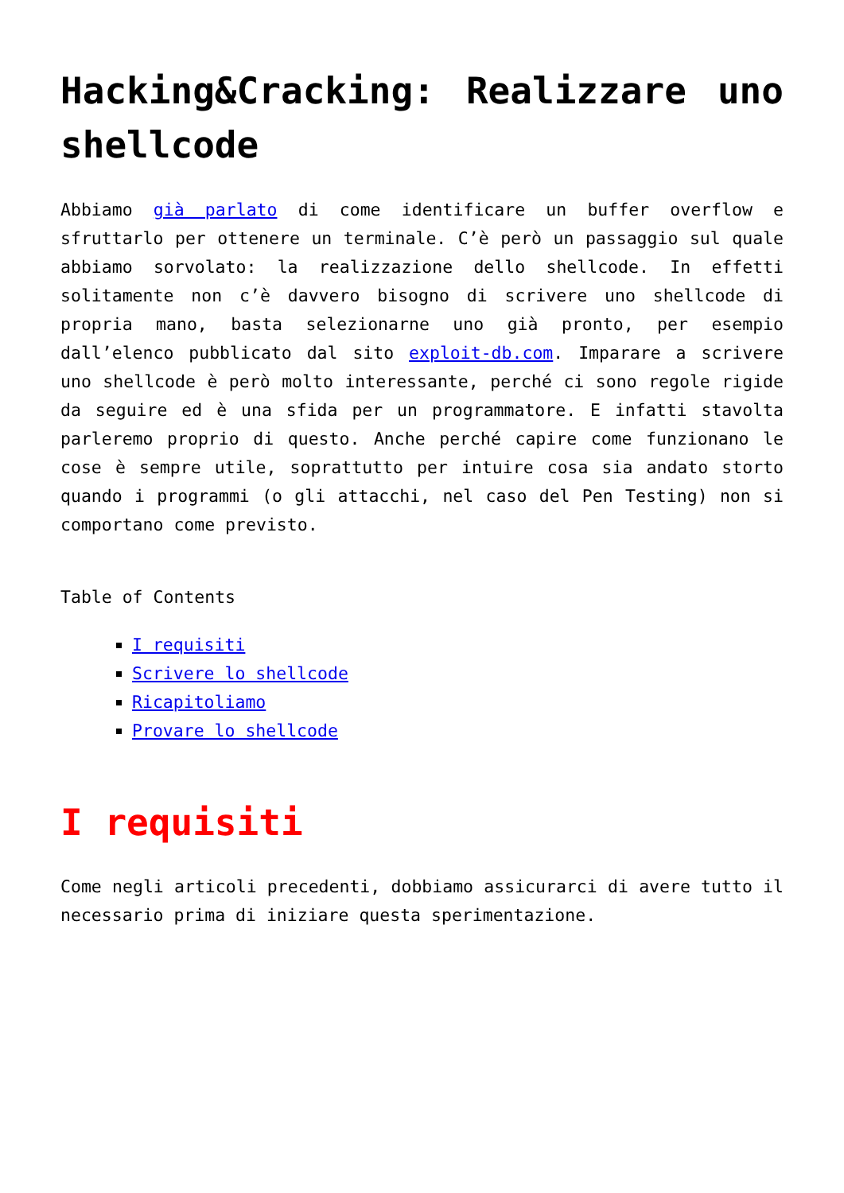Hacking&Cracking: Realizzare uno shellcode
Abbiamo già parlato di come identificare un buffer overflow e sfruttarlo per ottenere un terminale. C’è però un passaggio sul quale abbiamo sorvolato: la realizzazione dello shellcode. In effetti solitamente non c’è davvero bisogno di scrivere uno shellcode di propria mano, basta selezionarne uno già pronto, per esempio dall’elenco pubblicato dal sito exploit-db.com. Imparare a scrivere uno shellcode è però molto interessante, perché ci sono regole rigide da seguire ed è una sfida per un programmatore. E infatti stavolta parleremo proprio di questo. Anche perché capire come funzionano le cose è sempre utile, soprattutto per intuire cosa sia andato storto quando i programmi (o gli attacchi, nel caso del Pen Testing) non si comportano come previsto.
Table of Contents
I requisiti
Scrivere lo shellcode
Ricapitoliamo
Provare lo shellcode
I requisiti
Come negli articoli precedenti, dobbiamo assicurarci di avere tutto il necessario prima di iniziare questa sperimentazione.